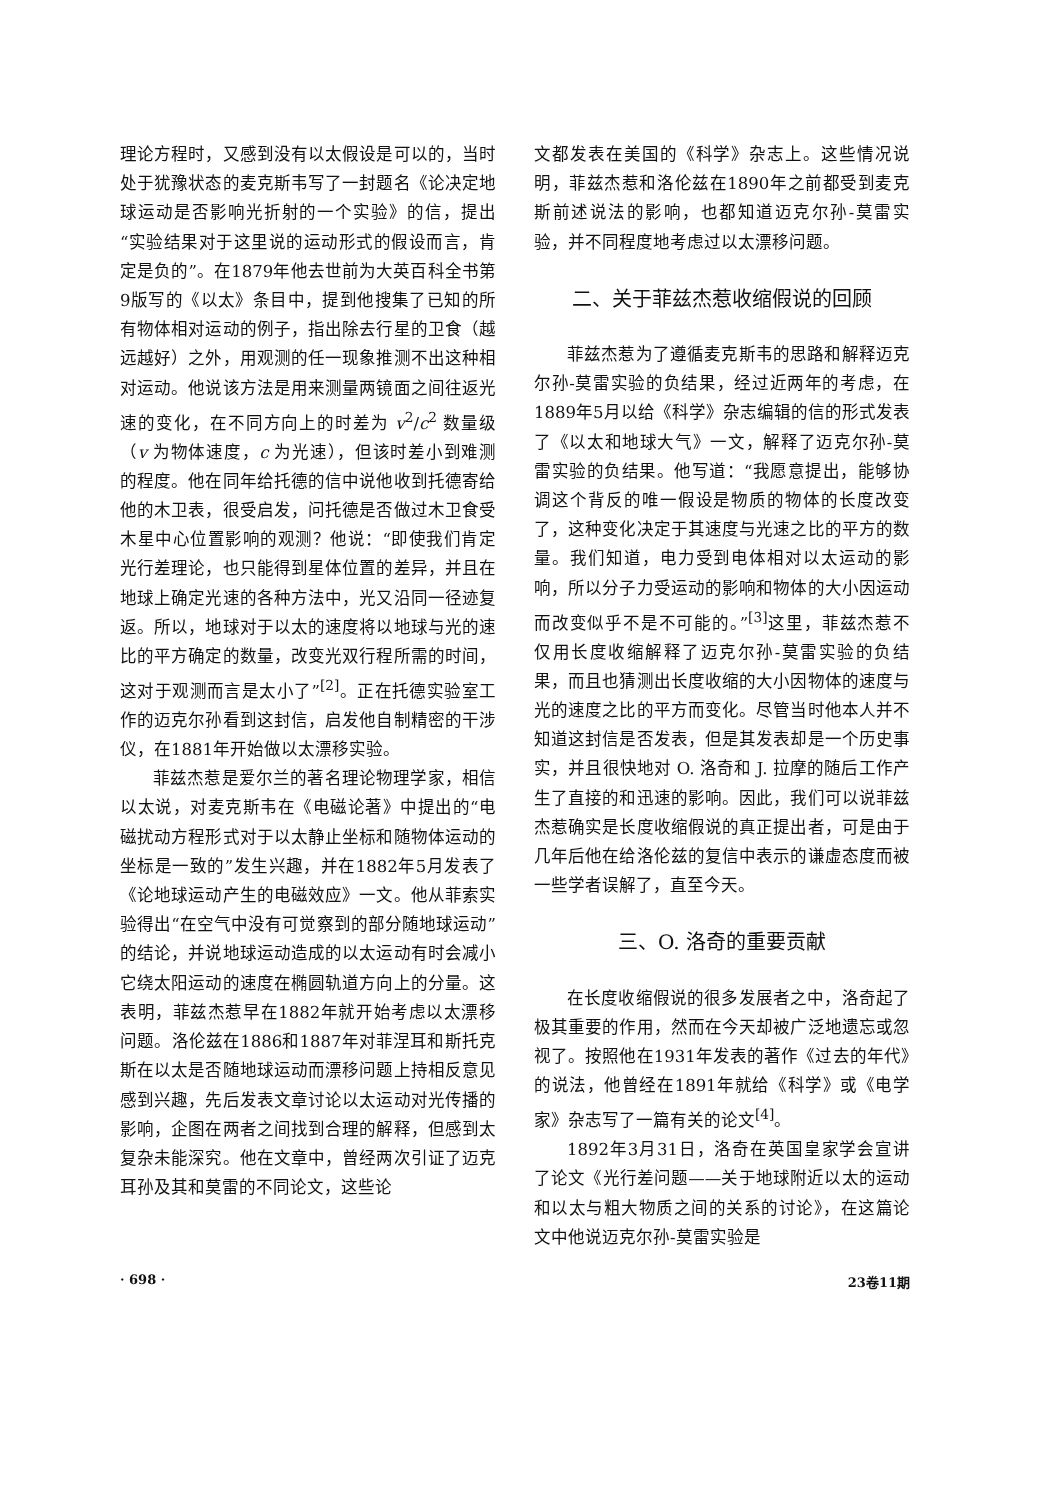理论方程时，又感到没有以太假设是可以的，当时处于犹豫状态的麦克斯韦写了一封题名《论决定地球运动是否影响光折射的一个实验》的信，提出“实验结果对于这里说的运动形式的假设而言，肯定是负的”。在1879年他去世前为大英百科全书第9版写的《以太》条目中，提到他搜集了已知的所有物体相对运动的例子，指出除去行星的卫食（越远越好）之外，用观测的任一现象推测不出这种相对运动。他说该方法是用来测量两镜面之间往返光速的变化，在不同方向上的时差为 v<sup>2</sup>/c<sup>2</sup> 数量级（v 为物体速度，c 为光速），但该时差小到难测的程度。他在同年给托德的信中说他收到托德寄给他的木卫表，很受启发，问托德是否做过木卫食受木星中心位置影响的观测？他说：“即使我们肯定光行差理论，也只能得到星体位置的差异，并且在地球上确定光速的各种方法中，光又沿同一径迹复返。所以，地球对于以太的速度将以地球与光的速比的平方确定的数量，改变光双行程所需的时间，这对于观测而言是太小了”<sup>[2]</sup>。正在托德实验室工作的迈克尔孙看到这封信，启发他自制精密的干涉仪，在1881年开始做以太漂移实验。
菲兹杰惹是爱尔兰的著名理论物理学家，相信以太说，对麦克斯韦在《电磁论著》中提出的“电磁扰动方程形式对于以太静止坐标和随物体运动的坐标是一致的”发生兴趣，并在1882年5月发表了《论地球运动产生的电磁效应》一文。他从菲索实验得出“在空气中没有可觉察到的部分随地球运动”的结论，并说地球运动造成的以太运动有时会减小它绕太阳运动的速度在椭圆轨道方向上的分量。这表明，菲兹杰惹早在1882年就开始考虑以太漂移问题。洛伦兹在1886和1887年对菲涅耳和斯托克斯在以太是否随地球运动而漂移问题上持相反意见感到兴趣，先后发表文章讨论以太运动对光传播的影响，企图在两者之间找到合理的解释，但感到太复杂未能深究。他在文章中，曾经两次引证了迈克耳孙及其和莫雷的不同论文，这些论
文都发表在美国的《科学》杂志上。这些情况说明，菲兹杰惹和洛伦兹在1890年之前都受到麦克斯前述说法的影响，也都知道迈克尔孙-莫雷实验，并不同程度地考虑过以太漂移问题。
二、关于菲兹杰惹收缩假说的回顾
菲兹杰惹为了遵循麦克斯韦的思路和解释迈克尔孙-莫雷实验的负结果，经过近两年的考虑，在1889年5月以给《科学》杂志编辑的信的形式发表了《以太和地球大气》一文，解释了迈克尔孙-莫雷实验的负结果。他写道：“我愿意提出，能够协调这个背反的唯一假设是物质的物体的长度改变了，这种变化决定于其速度与光速之比的平方的数量。我们知道，电力受到电体相对以太运动的影响，所以分子力受运动的影响和物体的大小因运动而改变似乎不是不可能的。”<sup>[3]</sup>这里，菲兹杰惹不仅用长度收缩解释了迈克尔孙-莫雷实验的负结果，而且也猜测出长度收缩的大小因物体的速度与光的速度之比的平方而变化。尽管当时他本人并不知道这封信是否发表，但是其发表却是一个历史事实，并且很快地对 O. 洛奇和 J. 拉摩的随后工作产生了直接的和迅速的影响。因此，我们可以说菲兹杰惹确实是长度收缩假说的真正提出者，可是由于几年后他在给洛伦兹的复信中表示的谦虚态度而被一些学者误解了，直至今天。
三、O. 洛奇的重要贡献
在长度收缩假说的很多发展者之中，洛奇起了极其重要的作用，然而在今天却被广泛地遗忘或忽视了。按照他在1931年发表的著作《过去的年代》的说法，他曾经在1891年就给《科学》或《电学家》杂志写了一篇有关的论文<sup>[4]</sup>。
1892年3月31日，洛奇在英国皇家学会宣讲了论文《光行差问题——关于地球附近以太的运动和以太与粗大物质之间的关系的讨论》，在这篇论文中他说迈克尔孙-莫雷实验是
· 698 · 23卷11期